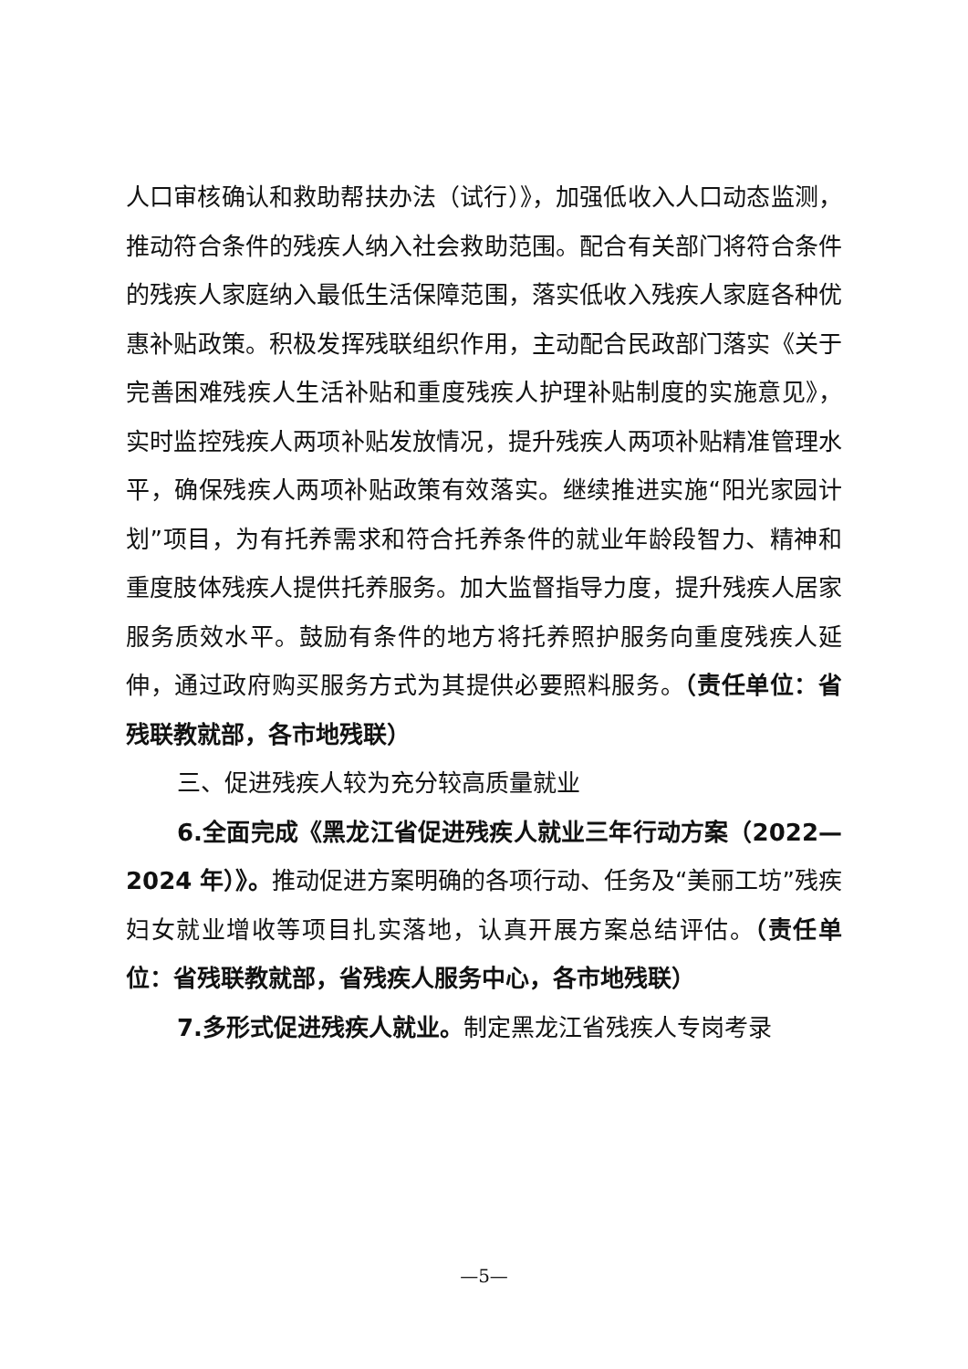人口审核确认和救助帮扶办法（试行）》，加强低收入人口动态监测，推动符合条件的残疾人纳入社会救助范围。配合有关部门将符合条件的残疾人家庭纳入最低生活保障范围，落实低收入残疾人家庭各种优惠补贴政策。积极发挥残联组织作用，主动配合民政部门落实《关于完善困难残疾人生活补贴和重度残疾人护理补贴制度的实施意见》，实时监控残疾人两项补贴发放情况，提升残疾人两项补贴精准管理水平，确保残疾人两项补贴政策有效落实。继续推进实施“阳光家园计划”项目，为有托养需求和符合托养条件的就业年龄段智力、精神和重度肢体残疾人提供托养服务。加大监督指导力度，提升残疾人居家服务质效水平。鼓励有条件的地方将托养照护服务向重度残疾人延伸，通过政府购买服务方式为其提供必要照料服务。（责任单位：省残联教就部，各市地残联）
三、促进残疾人较为充分较高质量就业
6.全面完成《黑龙江省促进残疾人就业三年行动方案（2022—2024 年）》。推动促进方案明确的各项行动、任务及“美丽工坊”残疾妇女就业增收等项目扎实落地，认真开展方案总结评估。（责任单位：省残联教就部，省残疾人服务中心，各市地残联）
7.多形式促进残疾人就业。制定黑龙江省残疾人专岗考录
—5—